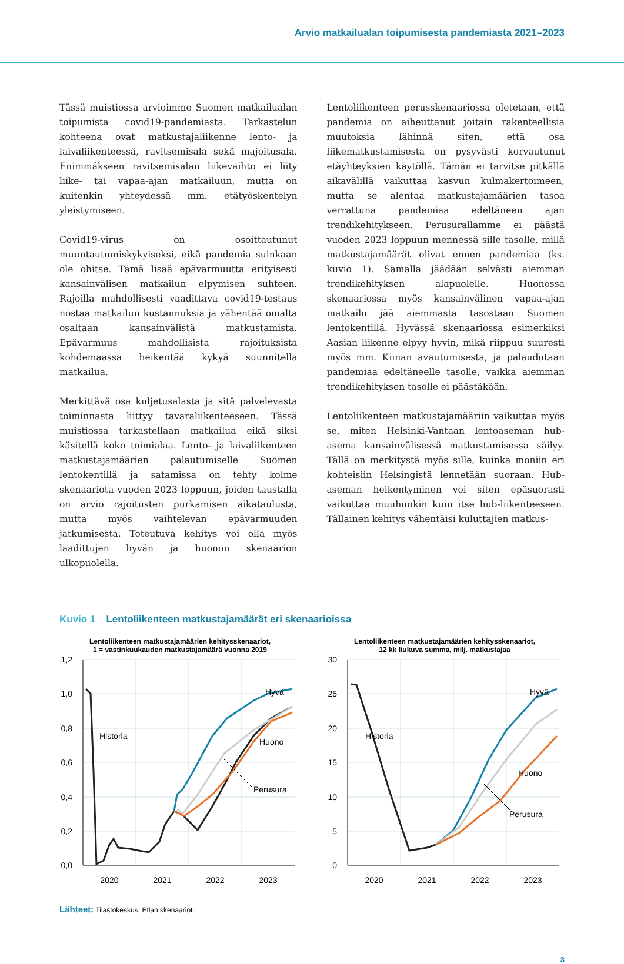Arvio matkailualan toipumisesta pandemiasta 2021–2023
Tässä muistiossa arvioimme Suomen matkailualan toipumista covid19-pandemiasta. Tarkastelun kohteena ovat matkustajaliikenne lento- ja laivaliikenteessä, ravitsemisala sekä majoitusala. Enimmäkseen ravitsemisalan liikevaihto ei liity liike- tai vapaa-ajan matkailuun, mutta on kuitenkin yhteydessä mm. etätyöskentelyn yleistymiseen.
Covid19-virus on osoittautunut muuntautumiskykyiseksi, eikä pandemia suinkaan ole ohitse. Tämä lisää epävarmuutta erityisesti kansainvälisen matkailun elpymisen suhteen. Rajoilla mahdollisesti vaadittava covid19-testaus nostaa matkailun kustannuksia ja vähentää omalta osaltaan kansainvälistä matkustamista. Epävarmuus mahdollisista rajoituksista kohdemaassa heikentää kykyä suunnitella matkailua.
Merkittävä osa kuljetusalasta ja sitä palvelevasta toiminnasta liittyy tavaraliikenteeseen. Tässä muistiossa tarkastellaan matkailua eikä siksi käsitellä koko toimialaa. Lento- ja laivaliikenteen matkustajamäärien palautumiselle Suomen lentokentillä ja satamissa on tehty kolme skenaariota vuoden 2023 loppuun, joiden taustalla on arvio rajoitusten purkamisen aikataulusta, mutta myös vaihtelevan epävarmuuden jatkumisesta. Toteutuva kehitys voi olla myös laadittujen hyvän ja huonon skenaarion ulkopuolella.
Lentoliikenteen perusskenaariossa oletetaan, että pandemia on aiheuttanut joitain rakenteellisia muutoksia lähinnä siten, että osa liikematkustamisesta on pysyvästi korvautunut etäyhteyksien käytöllä. Tämän ei tarvitse pitkällä aikavälillä vaikuttaa kasvun kulmakertoimeen, mutta se alentaa matkustajamäärien tasoa verrattuna pandemiaa edeltäneen ajan trendikehitykseen. Perusurallamme ei päästä vuoden 2023 loppuun mennessä sille tasolle, millä matkustajamäärät olivat ennen pandemiaa (ks. kuvio 1). Samalla jäädään selvästi aiemman trendikehityksen alapuolelle. Huonossa skenaariossa myös kansainvälinen vapaa-ajan matkailu jää aiemmasta tasostaan Suomen lentokentillä. Hyvässä skenaariossa esimerkiksi Aasian liikenne elpyy hyvin, mikä riippuu suuresti myös mm. Kiinan avautumisesta, ja palaudutaan pandemiaa edeltäneelle tasolle, vaikka aiemman trendikehityksen tasolle ei päästäkään.
Lentoliikenteen matkustajamääriin vaikuttaa myös se, miten Helsinki-Vantaan lentoaseman hub-asema kansainvälisessä matkustamisessa säilyy. Tällä on merkitystä myös sille, kuinka moniin eri kohteisiin Helsingistä lennetään suoraan. Hub-aseman heikentyminen voi siten epäsuorasti vaikuttaa muuhunkin kuin itse hub-liikenteeseen. Tällainen kehitys vähentäisi kuluttajien matkus-
Kuvio 1 Lentoliikenteen matkustajamäärät eri skenaarioissa
Lentoliikenteen matkustajamäärien kehitysskenaariot,
1 = vastinkuukauden matkustajamäärä vuonna 2019
1,2
1,0
0,8
0,6
0,4
0,2
0,0
2020
2021
2022
2023
Historia
Hyvä
Huono
Perusura
Lentoliikenteen matkustajamäärien kehitysskenaariot,
12 kk liukuva summa, milj. matkustajaa
30
25
20
15
10
5
0
2020
2021
2022
2023
Historia
Hyvä
Huono
Perusura
Lähteet: Tilastokeskus, Etlan skenaariot.
3